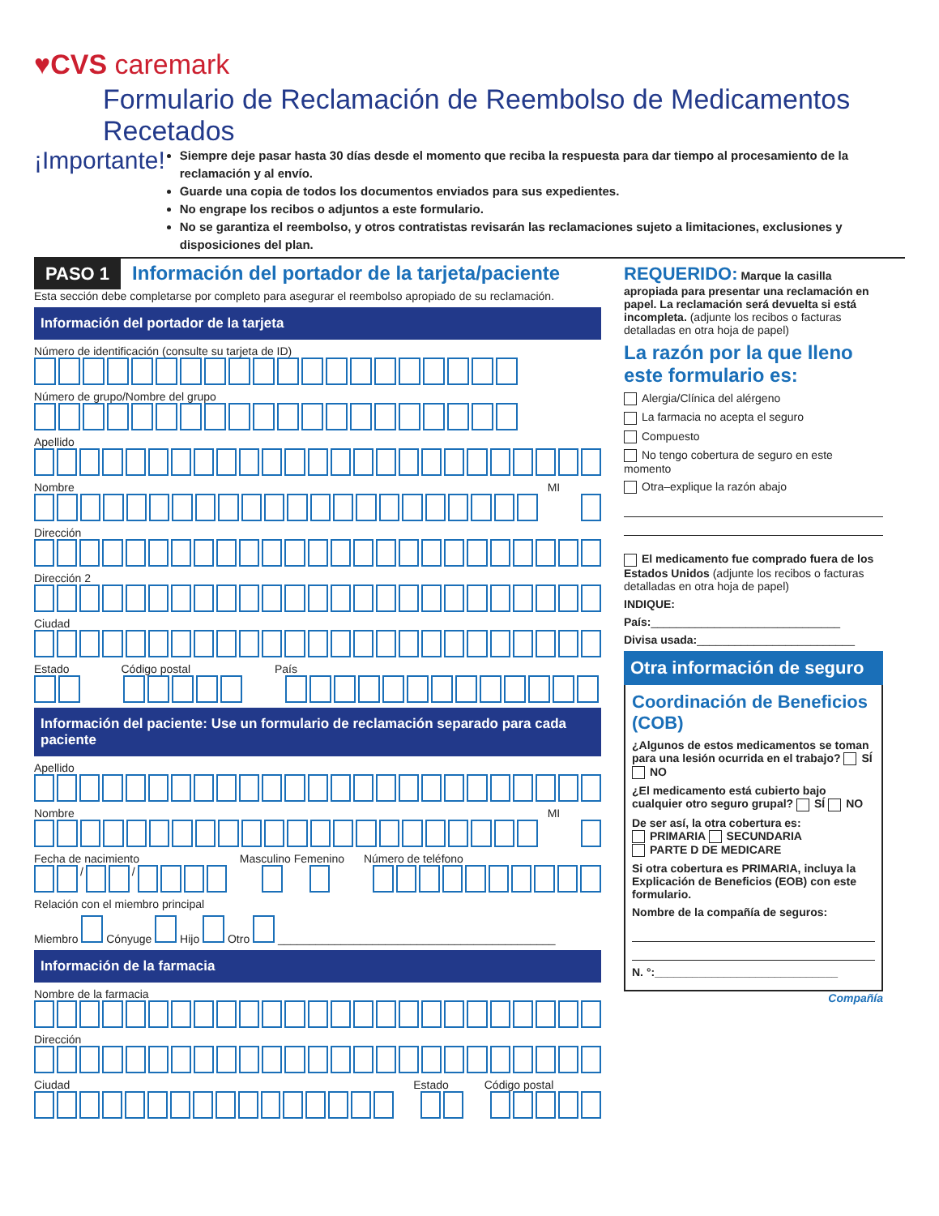♥CVS caremark
Formulario de Reclamación de Reembolso de Medicamentos Recetados
¡Importante!
Siempre deje pasar hasta 30 días desde el momento que reciba la respuesta para dar tiempo al procesamiento de la reclamación y al envío.
Guarde una copia de todos los documentos enviados para sus expedientes.
No engrape los recibos o adjuntos a este formulario.
No se garantiza el reembolso, y otros contratistas revisarán las reclamaciones sujeto a limitaciones, exclusiones y disposiciones del plan.
PASO 1 Información del portador de la tarjeta/paciente
Esta sección debe completarse por completo para asegurar el reembolso apropiado de su reclamación.
Información del portador de la tarjeta
Número de identificación (consulte su tarjeta de ID)
Número de grupo/Nombre del grupo
Apellido
Nombre MI
Dirección
Dirección 2
Ciudad
Estado Código postal País
Información del paciente: Use un formulario de reclamación separado para cada paciente
Apellido
Nombre MI
Fecha de nacimiento Masculino Femenino Número de teléfono
/ /
Relación con el miembro principal
Miembro Cónyuge Hijo Otro ____________________________________________
Información de la farmacia
Nombre de la farmacia
Dirección
Ciudad Estado Código postal
REQUERIDO: Marque la casilla apropiada para presentar una reclamación en papel. La reclamación será devuelta si está incompleta. (adjunte los recibos o facturas detalladas en otra hoja de papel)
La razón por la que lleno este formulario es:
Alergia/Clínica del alérgeno
La farmacia no acepta el seguro
Compuesto
No tengo cobertura de seguro en este momento
Otra–explique la razón abajo
El medicamento fue comprado fuera de los Estados Unidos (adjunte los recibos o facturas detalladas en otra hoja de papel)
INDIQUE:
País:______________________________
Divisa usada:_________________________
Otra información de seguro
Coordinación de Beneficios (COB)
¿Algunos de estos medicamentos se toman para una lesión ocurrida en el trabajo? SÍ NO
¿El medicamento está cubierto bajo cualquier otro seguro grupal? SÍ NO
De ser así, la otra cobertura es:
PRIMARIA SECUNDARIA
PARTE D DE MEDICARE
Si otra cobertura es PRIMARIA, incluya la Explicación de Beneficios (EOB) con este formulario.
Nombre de la compañía de seguros:
N. °:_____________________________
Compañía